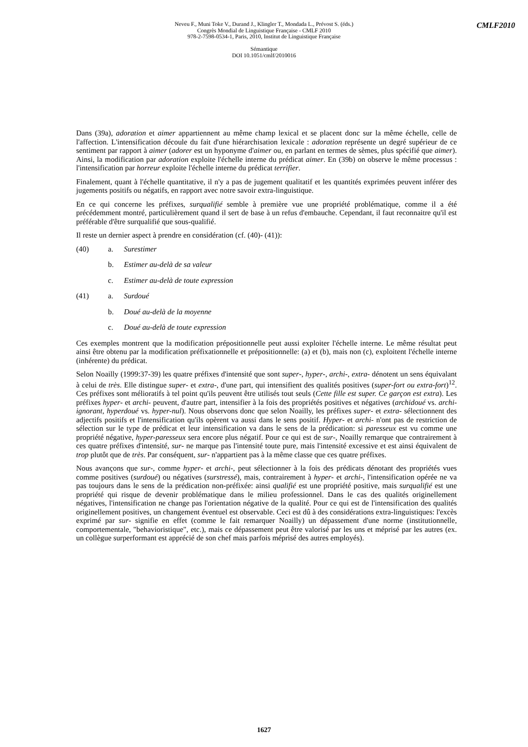Neveu F., Muni Toke V., Durand J., Klingler T., Mondada L., Prévost S. (éds.)
Congrès Mondial de Linguistique Française - CMLF 2010
978-2-7598-0534-1, Paris, 2010, Institut de Linguistique Française
Sémantique
DOI 10.1051/cmlf/2010016
CMLF2010
Dans (39a), adoration et aimer appartiennent au même champ lexical et se placent donc sur la même échelle, celle de l'affection. L'intensification découle du fait d'une hiérarchisation lexicale : adoration représente un degré supérieur de ce sentiment par rapport à aimer (adorer est un hyponyme d'aimer ou, en parlant en termes de sèmes, plus spécifié que aimer). Ainsi, la modification par adoration exploite l'échelle interne du prédicat aimer. En (39b) on observe le même processus : l'intensification par horreur exploite l'échelle interne du prédicat terrifier.
Finalement, quant à l'échelle quantitative, il n'y a pas de jugement qualitatif et les quantités exprimées peuvent inférer des jugements positifs ou négatifs, en rapport avec notre savoir extra-linguistique.
En ce qui concerne les préfixes, surqualifié semble à première vue une propriété problématique, comme il a été précédemment montré, particulièrement quand il sert de base à un refus d'embauche. Cependant, il faut reconnaitre qu'il est préférable d'être surqualifié que sous-qualifié.
Il reste un dernier aspect à prendre en considération (cf. (40)- (41)):
(40) a. Surestimer
b. Estimer au-delà de sa valeur
c. Estimer au-delà de toute expression
(41) a. Surdoué
b. Doué au-delà de la moyenne
c. Doué au-delà de toute expression
Ces exemples montrent que la modification prépositionnelle peut aussi exploiter l'échelle interne. Le même résultat peut ainsi être obtenu par la modification préfixationnelle et prépositionnelle: (a) et (b), mais non (c), exploitent l'échelle interne (inhérente) du prédicat.
Selon Noailly (1999:37-39) les quatre préfixes d'intensité que sont super-, hyper-, archi-, extra- dénotent un sens équivalant à celui de très. Elle distingue super- et extra-, d'une part, qui intensifient des qualités positives (super-fort ou extra-fort)<sup>12</sup>. Ces préfixes sont mélioratifs à tel point qu'ils peuvent être utilisés tout seuls (Cette fille est super. Ce garçon est extra). Les préfixes hyper- et archi- peuvent, d'autre part, intensifier à la fois des propriétés positives et négatives (archidoué vs. archi-ignorant, hyperdoué vs. hyper-nul). Nous observons donc que selon Noailly, les préfixes super- et extra- sélectionnent des adjectifs positifs et l'intensification qu'ils opèrent va aussi dans le sens positif. Hyper- et archi- n'ont pas de restriction de sélection sur le type de prédicat et leur intensification va dans le sens de la prédication: si paresseux est vu comme une propriété négative, hyper-paresseux sera encore plus négatif. Pour ce qui est de sur-, Noailly remarque que contrairement à ces quatre préfixes d'intensité, sur- ne marque pas l'intensité toute pure, mais l'intensité excessive et est ainsi équivalent de trop plutôt que de très. Par conséquent, sur- n'appartient pas à la même classe que ces quatre préfixes.
Nous avançons que sur-, comme hyper- et archi-, peut sélectionner à la fois des prédicats dénotant des propriétés vues comme positives (surdoué) ou négatives (surstressé), mais, contrairement à hyper- et archi-, l'intensification opérée ne va pas toujours dans le sens de la prédication non-préfixée: ainsi qualifié est une propriété positive, mais surqualifié est une propriété qui risque de devenir problématique dans le milieu professionnel. Dans le cas des qualités originellement négatives, l'intensification ne change pas l'orientation négative de la qualité. Pour ce qui est de l'intensification des qualités originellement positives, un changement éventuel est observable. Ceci est dû à des considérations extra-linguistiques: l'excès exprimé par sur- signifie en effet (comme le fait remarquer Noailly) un dépassement d'une norme (institutionnelle, comportementale, "behavioristique", etc.), mais ce dépassement peut être valorisé par les uns et méprisé par les autres (ex. un collègue surperformant est apprécié de son chef mais parfois méprisé des autres employés).
1627